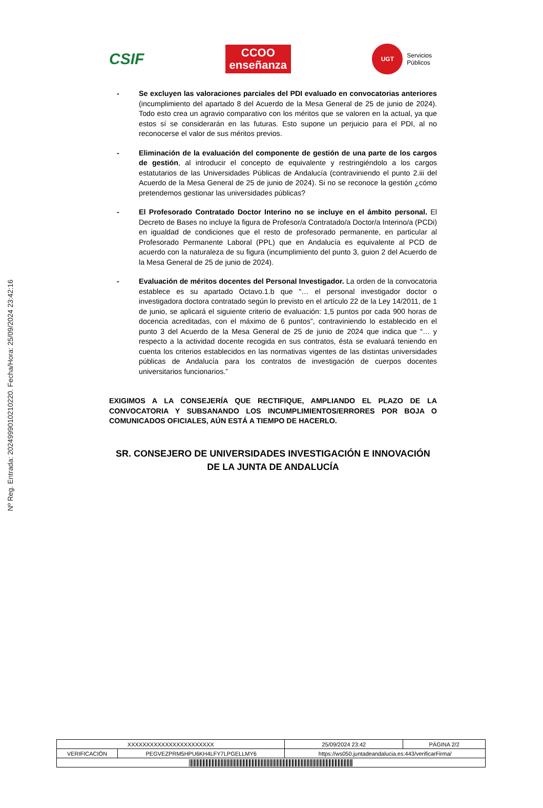Nº Reg. Entrada: 202499901021022​0. Fecha/Hora: 25/09/2024 23:42:16
CSIF
CCOO
enseñanza
UGT Servicios
Públicos
- Se excluyen las valoraciones parciales del PDI evaluado en convocatorias anteriores (incumplimiento del apartado 8 del Acuerdo de la Mesa General de 25 de junio de 2024). Todo esto crea un agravio comparativo con los méritos que se valoren en la actual, ya que estos sí se considerarán en las futuras. Esto supone un perjuicio para el PDI, al no reconocerse el valor de sus méritos previos.
- Eliminación de la evaluación del componente de gestión de una parte de los cargos de gestión, al introducir el concepto de equivalente y restringiéndolo a los cargos estatutarios de las Universidades Públicas de Andalucía (contraviniendo el punto 2.iii del Acuerdo de la Mesa General de 25 de junio de 2024). Si no se reconoce la gestión ¿cómo pretendemos gestionar las universidades públicas?
- El Profesorado Contratado Doctor Interino no se incluye en el ámbito personal. El Decreto de Bases no incluye la figura de Profesor/a Contratado/a Doctor/a Interino/a (PCDi) en igualdad de condiciones que el resto de profesorado permanente, en particular al Profesorado Permanente Laboral (PPL) que en Andalucía es equivalente al PCD de acuerdo con la naturaleza de su figura (incumplimiento del punto 3, guion 2 del Acuerdo de la Mesa General de 25 de junio de 2024).
- Evaluación de méritos docentes del Personal Investigador. La orden de la convocatoria establece es su apartado Octavo.1.b que “… el personal investigador doctor o investigadora doctora contratado según lo previsto en el artículo 22 de la Ley 14/2011, de 1 de junio, se aplicará el siguiente criterio de evaluación: 1,5 puntos por cada 900 horas de docencia acreditadas, con el máximo de 6 puntos”, contraviniendo lo establecido en el punto 3 del Acuerdo de la Mesa General de 25 de junio de 2024 que indica que “… y respecto a la actividad docente recogida en sus contratos, ésta se evaluará teniendo en cuenta los criterios establecidos en las normativas vigentes de las distintas universidades públicas de Andalucía para los contratos de investigación de cuerpos docentes universitarios funcionarios.”
EXIGIMOS A LA CONSEJERÍA QUE RECTIFIQUE, AMPLIANDO EL PLAZO DE LA CONVOCATORIA Y SUBSANANDO LOS INCUMPLIMIENTOS/ERRORES POR BOJA O COMUNICADOS OFICIALES, AÚN ESTÁ A TIEMPO DE HACERLO.
SR. CONSEJERO DE UNIVERSIDADES INVESTIGACIÓN E INNOVACIÓN DE LA JUNTA DE ANDALUCÍA
| XXXXXXXXXXXXXXXXXXXXXXX | | | 25/09/2024 23:42 | PÁGINA 2/2 |
| VERIFICACIÓN | PEGVEZPRM5HPU6KH4LFY7LPGELLMY6 | https://ws050.juntadeandalucia.es:443/verificarFirma/ | | |